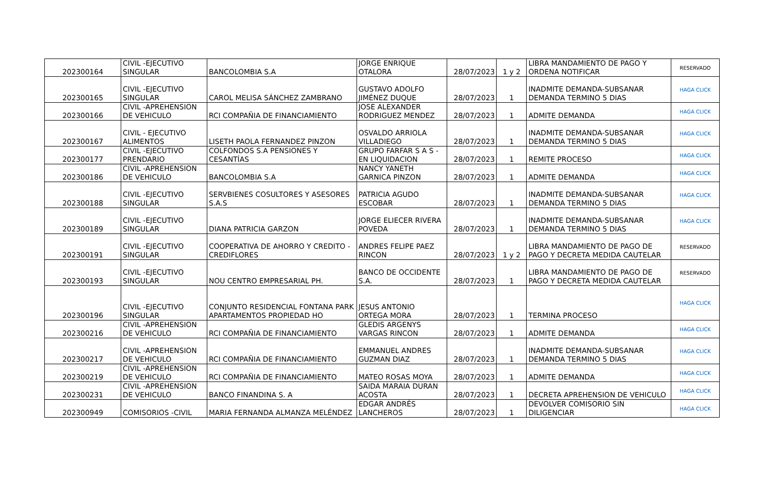| 202300164 | CIVIL -EJECUTIVO SINGULAR | BANCOLOMBIA S.A | JORGE ENRIQUE OTALORA | 28/07/2023 | 1 y 2 | LIBRA MANDAMIENTO DE PAGO Y ORDENA NOTIFICAR | RESERVADO |
| 202300165 | CIVIL -EJECUTIVO SINGULAR | CAROL MELISA SÁNCHEZ ZAMBRANO | GUSTAVO ADOLFO JIMÉNEZ DUQUE | 28/07/2023 | 1 | INADMITE DEMANDA-SUBSANAR DEMANDA TERMINO 5 DIAS | HAGA CLICK |
| 202300166 | CIVIL -APREHENSION DE VEHICULO | RCI COMPAÑIA DE FINANCIAMIENTO | JOSE ALEXANDER RODRIGUEZ MENDEZ | 28/07/2023 | 1 | ADMITE DEMANDA | HAGA CLICK |
| 202300167 | CIVIL - EJECUTIVO ALIMENTOS | LISETH PAOLA FERNANDEZ PINZON | OSVALDO ARRIOLA VILLADIEGO | 28/07/2023 | 1 | INADMITE DEMANDA-SUBSANAR DEMANDA TERMINO 5 DIAS | HAGA CLICK |
| 202300177 | CIVIL -EJECUTIVO PRENDARIO | COLFONDOS S.A PENSIONES Y CESANTÍAS | GRUPO FARFAR S A S - EN LIQUIDACION | 28/07/2023 | 1 | REMITE PROCESO | HAGA CLICK |
| 202300186 | CIVIL -APREHENSION DE VEHICULO | BANCOLOMBIA S.A | NANCY YANETH GARNICA PINZON | 28/07/2023 | 1 | ADMITE DEMANDA | HAGA CLICK |
| 202300188 | CIVIL -EJECUTIVO SINGULAR | SERVBIENES COSULTORES Y ASESORES S.A.S | PATRICIA AGUDO ESCOBAR | 28/07/2023 | 1 | INADMITE DEMANDA-SUBSANAR DEMANDA TERMINO 5 DIAS | HAGA CLICK |
| 202300189 | CIVIL -EJECUTIVO SINGULAR | DIANA PATRICIA GARZON | JORGE ELIECER RIVERA POVEDA | 28/07/2023 | 1 | INADMITE DEMANDA-SUBSANAR DEMANDA TERMINO 5 DIAS | HAGA CLICK |
| 202300191 | CIVIL -EJECUTIVO SINGULAR | COOPERATIVA DE AHORRO Y CREDITO - CREDIFLORES | ANDRES FELIPE PAEZ RINCON | 28/07/2023 | 1 y 2 | LIBRA MANDAMIENTO DE PAGO DE PAGO Y DECRETA MEDIDA CAUTELAR | RESERVADO |
| 202300193 | CIVIL -EJECUTIVO SINGULAR | NOU CENTRO EMPRESARIAL PH. | BANCO DE OCCIDENTE S.A. | 28/07/2023 | 1 | LIBRA MANDAMIENTO DE PAGO DE PAGO Y DECRETA MEDIDA CAUTELAR | RESERVADO |
| 202300196 | CIVIL -EJECUTIVO SINGULAR | CONJUNTO RESIDENCIAL FONTANA PARK APARTAMENTOS PROPIEDAD HO | JESUS ANTONIO ORTEGA MORA | 28/07/2023 | 1 | TERMINA PROCESO | HAGA CLICK |
| 202300216 | CIVIL -APREHENSION DE VEHICULO | RCI COMPAÑIA DE FINANCIAMIENTO | GLEDIS ARGENYS VARGAS RINCON | 28/07/2023 | 1 | ADMITE DEMANDA | HAGA CLICK |
| 202300217 | CIVIL -APREHENSION DE VEHICULO | RCI COMPAÑIA DE FINANCIAMIENTO | EMMANUEL ANDRES GUZMAN DIAZ | 28/07/2023 | 1 | INADMITE DEMANDA-SUBSANAR DEMANDA TERMINO 5 DIAS | HAGA CLICK |
| 202300219 | CIVIL -APREHENSION DE VEHICULO | RCI COMPAÑIA DE FINANCIAMIENTO | MATEO ROSAS MOYA | 28/07/2023 | 1 | ADMITE DEMANDA | HAGA CLICK |
| 202300231 | CIVIL -APREHENSION DE VEHICULO | BANCO FINANDINA S. A | SAIDA MARAIA DURAN ACOSTA | 28/07/2023 | 1 | DECRETA APREHENSION DE VEHICULO | HAGA CLICK |
| 202300949 | COMISORIOS -CIVIL | MARIA FERNANDA ALMANZA MELÉNDEZ | EDGAR ANDRÉS LANCHEROS | 28/07/2023 | 1 | DEVOLVER COMISORIO SIN DILIGENCIAR | HAGA CLICK |